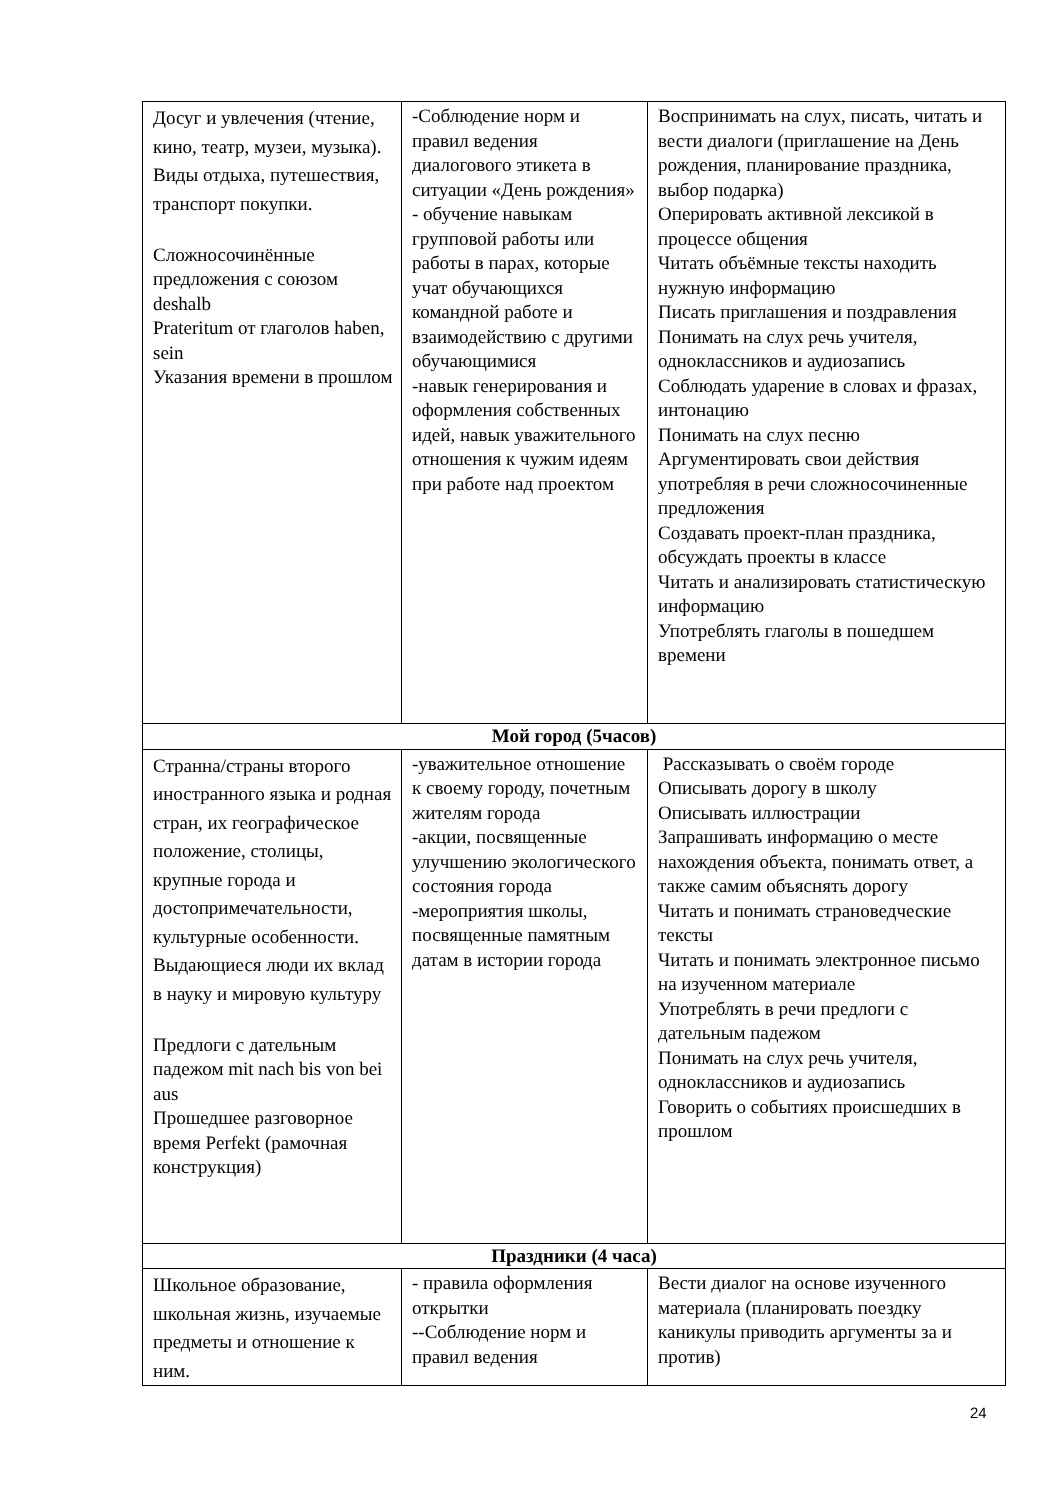| Досуг и увлечения (чтение, кино, театр, музеи, музыка). Виды отдыха, путешествия, транспорт покупки. Сложносочинённые предложения с союзом deshalb Prateritum от глаголов haben, sein Указания времени в прошлом | -Соблюдение норм и правил ведения диалогового этикета в ситуации «День рождения» - обучение навыкам групповой работы или работы в парах, которые учат обучающихся командной работе и взаимодействию с другими обучающимися -навык генерирования и оформления собственных идей, навык уважительного отношения к чужим идеям при работе над проектом | Воспринимать на слух, писать, читать и вести диалоги (приглашение на День рождения, планирование праздника, выбор подарка) Оперировать активной лексикой в процессе общения Читать объёмные тексты находить нужную информацию Писать приглашения и поздравления Понимать на слух речь учителя, одноклассников и аудиозапись Соблюдать ударение в словах и фразах, интонацию Понимать на слух песню Аргументировать свои действия употребляя в речи сложносочиненные предложения Создавать проект-план праздника, обсуждать проекты в классе Читать и анализировать статистическую информацию Употреблять глаголы в пошедшем времени |
| Мой город (5часов) | | |
| Странна/страны второго иностранного языка и родная стран, их географическое положение, столицы, крупные города и достопримечательности, культурные особенности. Выдающиеся люди их вклад в науку и мировую культуру Предлоги с дательным падежом mit nach bis von bei aus Прошедшее разговорное время Perfekt (рамочная конструкция) | -уважительное отношение к своему городу, почетным жителям города -акции, посвященные улучшению экологического состояния города -мероприятия школы, посвященные памятным датам в истории города | Рассказывать о своём городе Описывать дорогу в школу Описывать иллюстрации Запрашивать информацию о месте нахождения объекта, понимать ответ, а также самим объяснять дорогу Читать и понимать страноведческие тексты Читать и понимать электронное письмо на изученном материале Употреблять в речи предлоги с дательным падежом Понимать на слух речь учителя, одноклассников и аудиозапись Говорить о событиях происшедших в прошлом |
| Праздники (4 часа) | | |
| Школьное образование, школьная жизнь, изучаемые предметы и отношение к ним. | - правила оформления открытки --Соблюдение норм и правил ведения | Вести диалог на основе изученного материала (планировать поездку каникулы приводить аргументы за и против) |
24